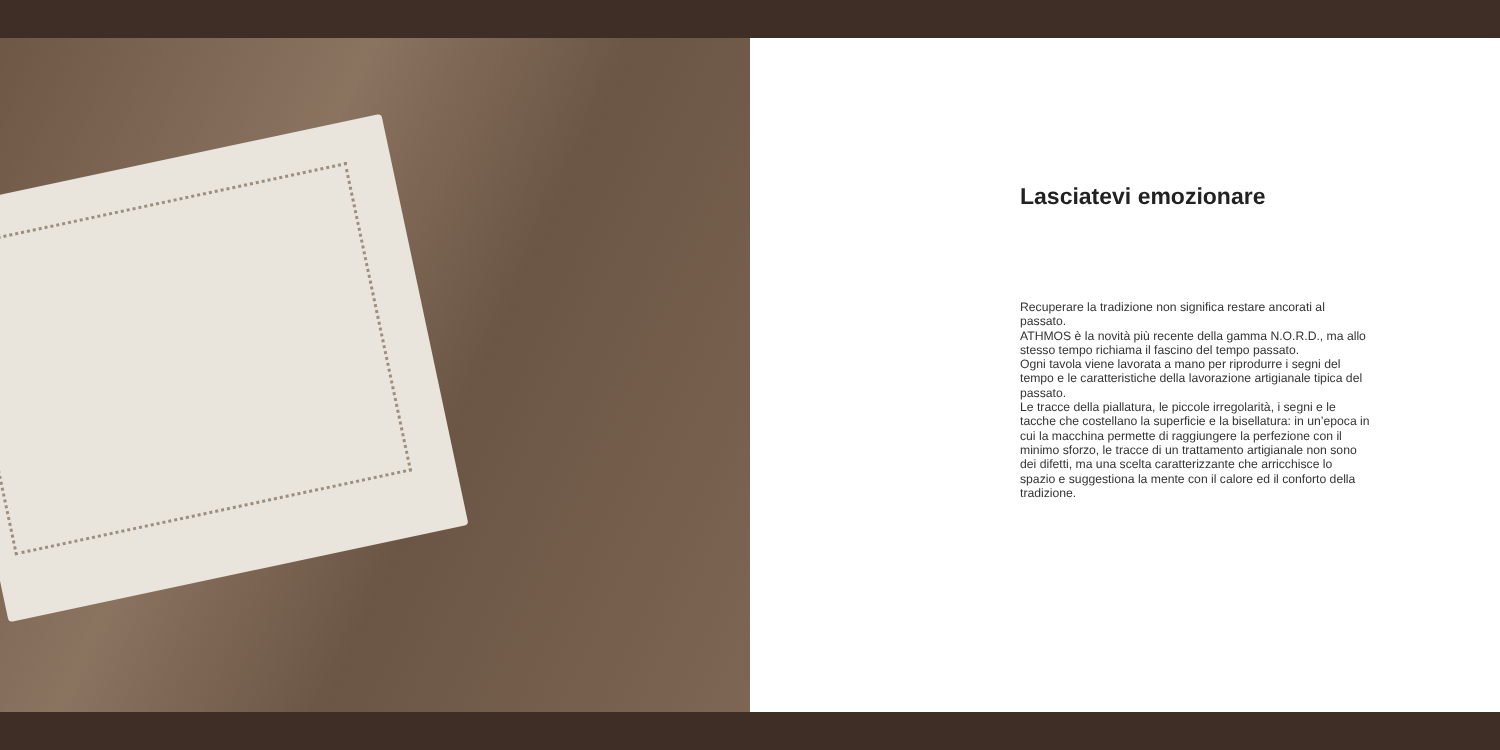Lasciatevi emozionare
Recuperare la tradizione non significa restare ancorati al passato.
ATHMOS è la novità più recente della gamma N.O.R.D., ma allo stesso tempo richiama il fascino del tempo passato.
Ogni tavola viene lavorata a mano per riprodurre i segni del tempo e le caratteristiche della lavorazione artigianale tipica del passato.
Le tracce della piallatura, le piccole irregolarità, i segni e le tacche che costellano la superficie e la bisellatura: in un’epoca in cui la macchina permette di raggiungere la perfezione con il minimo sforzo, le tracce di un trattamento artigianale non sono dei difetti, ma una scelta caratterizzante che arricchisce lo spazio e suggestiona la mente con il calore ed il conforto della tradizione.